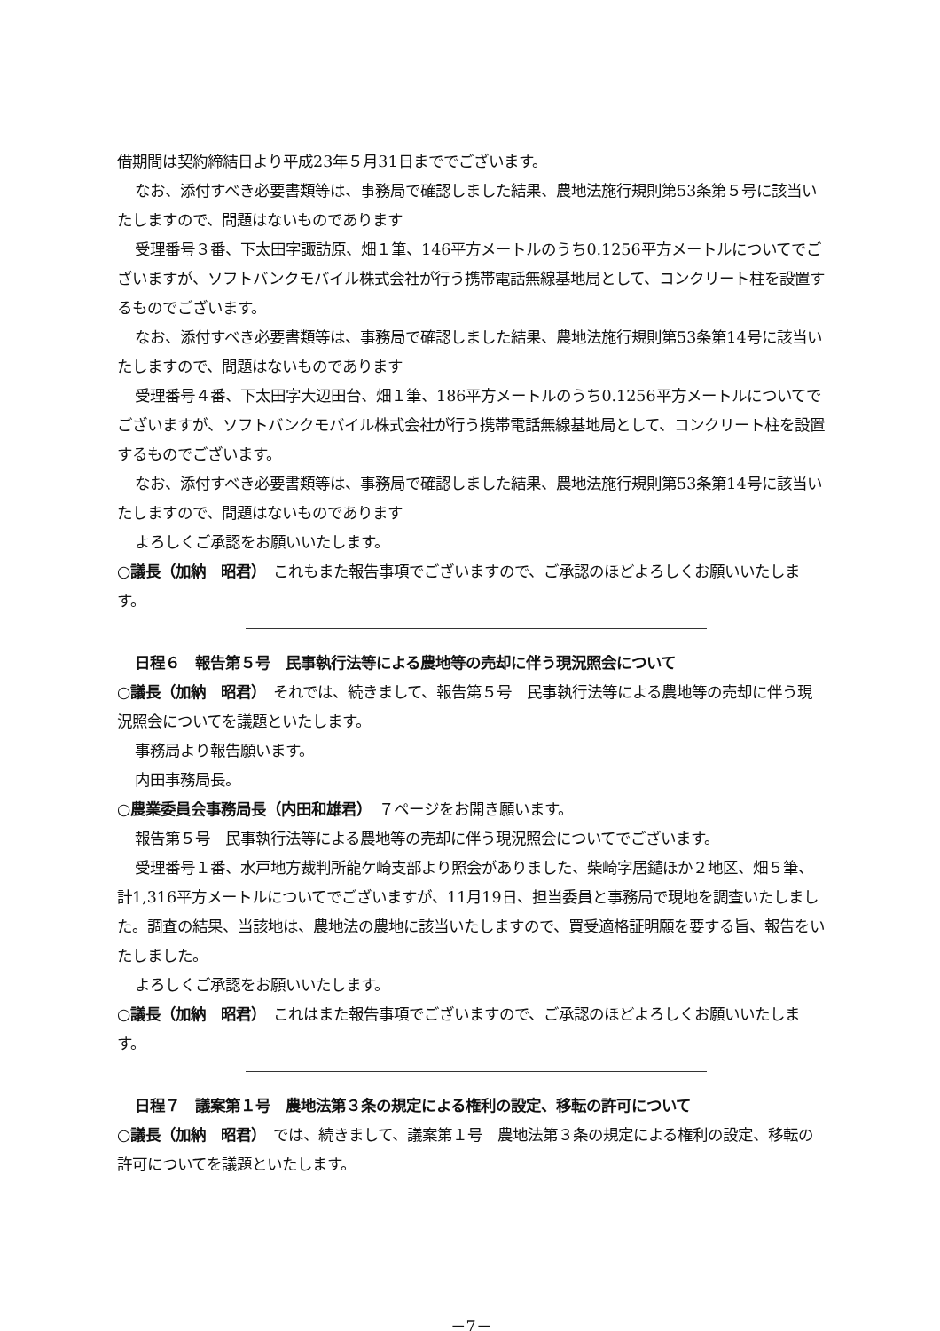借期間は契約締結日より平成23年５月31日まででございます。
なお、添付すべき必要書類等は、事務局で確認しました結果、農地法施行規則第53条第５号に該当いたしますので、問題はないものであります
受理番号３番、下太田字諏訪原、畑１筆、146平方メートルのうち0.1256平方メートルについてでございますが、ソフトバンクモバイル株式会社が行う携帯電話無線基地局として、コンクリート柱を設置するものでございます。
なお、添付すべき必要書類等は、事務局で確認しました結果、農地法施行規則第53条第14号に該当いたしますので、問題はないものであります
受理番号４番、下太田字大辺田台、畑１筆、186平方メートルのうち0.1256平方メートルについてでございますが、ソフトバンクモバイル株式会社が行う携帯電話無線基地局として、コンクリート柱を設置するものでございます。
なお、添付すべき必要書類等は、事務局で確認しました結果、農地法施行規則第53条第14号に該当いたしますので、問題はないものであります
よろしくご承認をお願いいたします。
○議長（加納　昭君）　これもまた報告事項でございますので、ご承認のほどよろしくお願いいたします。
日程６　報告第５号　民事執行法等による農地等の売却に伴う現況照会について
○議長（加納　昭君）　それでは、続きまして、報告第５号　民事執行法等による農地等の売却に伴う現況照会についてを議題といたします。
事務局より報告願います。
内田事務局長。
○農業委員会事務局長（内田和雄君）　７ページをお開き願います。
報告第５号　民事執行法等による農地等の売却に伴う現況照会についてでございます。
受理番号１番、水戸地方裁判所龍ケ崎支部より照会がありました、柴崎字居鑓ほか２地区、畑５筆、計1,316平方メートルについてでございますが、11月19日、担当委員と事務局で現地を調査いたしました。調査の結果、当該地は、農地法の農地に該当いたしますので、買受適格証明願を要する旨、報告をいたしました。
よろしくご承認をお願いいたします。
○議長（加納　昭君）　これはまた報告事項でございますので、ご承認のほどよろしくお願いいたします。
日程７　議案第１号　農地法第３条の規定による権利の設定、移転の許可について
○議長（加納　昭君）　では、続きまして、議案第１号　農地法第３条の規定による権利の設定、移転の許可についてを議題といたします。
－7－